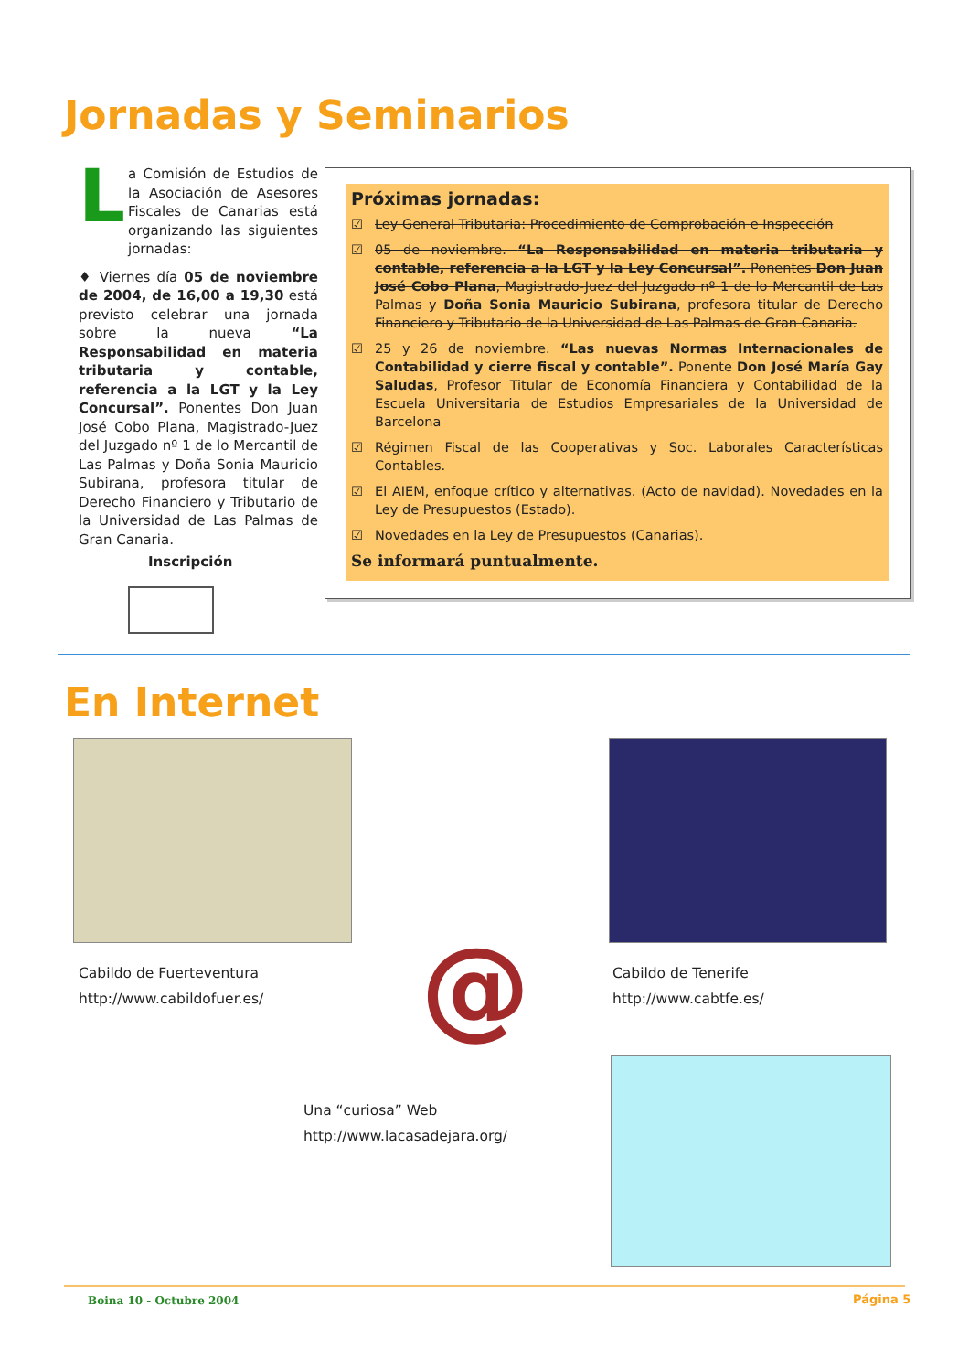Jornadas y Seminarios
L a Comisión de Estudios de la Asociación de Asesores Fiscales de Canarias está organizando las siguientes jornadas:
♦ Viernes día 05 de noviembre de 2004, de 16,00 a 19,30 está previsto celebrar una jornada sobre la nueva “La Responsabilidad en materia tributaria y contable, referencia a la LGT y la Ley Concursal”. Ponentes Don Juan José Cobo Plana, Magistrado-Juez del Juzgado nº 1 de lo Mercantil de Las Palmas y Doña Sonia Mauricio Subirana, profesora titular de Derecho Financiero y Tributario de la Universidad de Las Palmas de Gran Canaria.
Inscripción
Próximas jornadas:
☑ Ley General Tributaria: Procedimiento de Comprobación e Inspección
☑ 05 de noviembre. “La Responsabilidad en materia tributaria y contable, referencia a la LGT y la Ley Concursal”. Ponentes Don Juan José Cobo Plana, Magistrado-Juez del Juzgado nº 1 de lo Mercantil de Las Palmas y Doña Sonia Mauricio Subirana, profesora titular de Derecho Financiero y Tributario de la Universidad de Las Palmas de Gran Canaria.
☑ 25 y 26 de noviembre. “Las nuevas Normas Internacionales de Contabilidad y cierre fiscal y contable”. Ponente Don José María Gay Saludas, Profesor Titular de Economía Financiera y Contabilidad de la Escuela Universitaria de Estudios Empresariales de la Universidad de Barcelona
☑ Régimen Fiscal de las Cooperativas y Soc. Laborales Características Contables.
☑ El AIEM, enfoque crítico y alternativas. (Acto de navidad). Novedades en la Ley de Presupuestos (Estado).
☑ Novedades en la Ley de Presupuestos (Canarias).
Se informará puntualmente.
En Internet
Cabildo de Fuerteventura
http://www.cabildofuer.es/
@
Cabildo de Tenerife
http://www.cabtfe.es/
Una “curiosa” Web
http://www.lacasadejara.org/
Boina 10 - Octubre 2004 Página 5